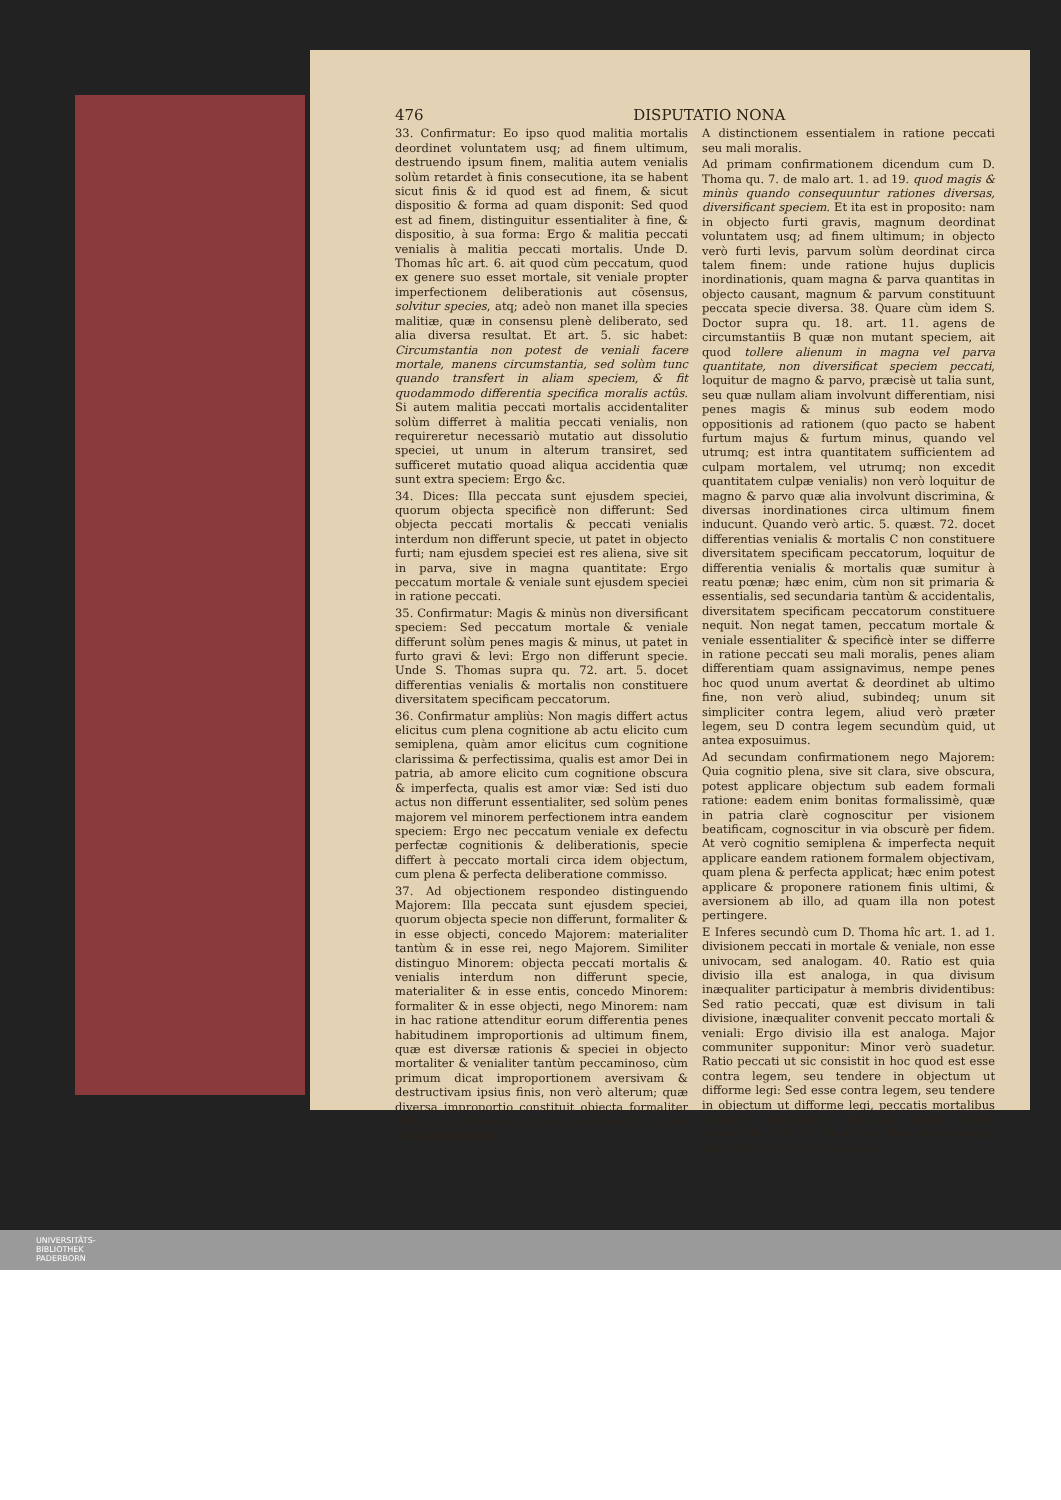476 DISPUTATIO NONA
33. Confirmatur: Eo ipso quod malitia mortalis deordinet voluntatem usq; ad finem ultimum, destruendo ipsum finem, malitia autem venialis solùm retardet à finis consecutione, ita se habent sicut finis & id quod est ad finem, & sicut dispositio & forma ad quam disponit: Sed quod est ad finem, distinguitur essentialiter à fine, & dispositio, à sua forma: Ergo & malitia peccati venialis à malitia peccati mortalis. Unde D. Thomas hîc art. 6. ait quod cùm peccatum, quod ex genere suo esset mortale, sit veniale propter imperfectionem deliberationis aut cōsensus, solvitur species, atq; adeò non manet illa species malitiæ, quæ in consensu plenè deliberato, sed alia diversa resultat. Et art. 5. sic habet: Circumstantia non potest de veniali facere mortale, manens circumstantia, sed solùm tunc quando transfert in aliam speciem, & fit quodammodo differentia specifica moralis actûs. Si autem malitia peccati mortalis accidentaliter solùm differret à malitia peccati venialis, non requireretur necessariò mutatio aut dissolutio speciei, ut unum in alterum transiret, sed sufficeret mutatio quoad aliqua accidentia quæ sunt extra speciem: Ergo &c.
34. Dices: Illa peccata sunt ejusdem speciei, quorum objecta specificè non differunt: Sed objecta peccati mortalis & peccati venialis interdum non differunt specie, ut patet in objecto furti; nam ejusdem speciei est res aliena, sive sit in parva, sive in magna quantitate: Ergo peccatum mortale & veniale sunt ejusdem speciei in ratione peccati.
35. Confirmatur: Magis & minùs non diversificant speciem: Sed peccatum mortale & veniale differunt solùm penes magis & minus, ut patet in furto gravi & levi: Ergo non differunt specie. Unde S. Thomas supra qu. 72. art. 5. docet differentias venialis & mortalis non constituere diversitatem specificam peccatorum.
36. Confirmatur ampliùs: Non magis differt actus elicitus cum plena cognitione ab actu elicito cum semiplena, quàm amor elicitus cum cognitione clarissima & perfectissima, qualis est amor Dei in patria, ab amore elicito cum cognitione obscura & imperfecta, qualis est amor viæ: Sed isti duo actus non differunt essentialiter, sed solùm penes majorem vel minorem perfectionem intra eandem speciem: Ergo nec peccatum veniale ex defectu perfectæ cognitionis & deliberationis, specie differt à peccato mortali circa idem objectum, cum plena & perfecta deliberatione commisso.
37. Ad objectionem respondeo distinguendo Majorem: Illa peccata sunt ejusdem speciei, quorum objecta specie non differunt, formaliter & in esse objecti, concedo Majorem: materialiter tantùm & in esse rei, nego Majorem. Similiter distinguo Minorem: objecta peccati mortalis & venialis interdum non differunt specie, materialiter & in esse entis, concedo Minorem: formaliter & in esse objecti, nego Minorem: nam in hac ratione attenditur eorum differentia penes habitudinem improportionis ad ultimum finem, quæ est diversæ rationis & speciei in objecto mortaliter & venialiter tantùm peccaminoso, cùm primum dicat improportionem aversivam & destructivam ipsius finis, non verò alterum; quæ diversa improportio constituit objecta formaliter diversa in ratione objectorum, & refundit in actus ad illa terminatos
A distinctionem essentialem in ratione peccati seu mali moralis.
Ad primam confirmationem dicendum cum D. Thoma qu. 7. de malo art. 1. ad 19. quod magis & minùs quando consequuntur rationes diversas, diversificant speciem. Et ita est in proposito: nam in objecto furti gravis, magnum deordinat voluntatem usq; ad finem ultimum; in objecto verò furti levis, parvum solùm deordinat circa talem finem: unde ratione hujus duplicis inordinationis, quam magna & parva quantitas in objecto causant, magnum & parvum constituunt peccata specie diversa. 38. Quare cùm idem S. Doctor supra qu. 18. art. 11. agens de circumstantiis B quæ non mutant speciem, ait quod tollere alienum in magna vel parva quantitate, non diversificat speciem peccati, loquitur de magno & parvo, præcisè ut talia sunt, seu quæ nullam aliam involvunt differentiam, nisi penes magis & minus sub eodem modo oppositionis ad rationem (quo pacto se habent furtum majus & furtum minus, quando vel utrumq; est intra quantitatem sufficientem ad culpam mortalem, vel utrumq; non excedit quantitatem culpæ venialis) non verò loquitur de magno & parvo quæ alia involvunt discrimina, & diversas inordinationes circa ultimum finem inducunt. Quando verò artic. 5. quæst. 72. docet differentias venialis & mortalis C non constituere diversitatem specificam peccatorum, loquitur de differentia venialis & mortalis quæ sumitur à reatu pœnæ; hæc enim, cùm non sit primaria & essentialis, sed secundaria tantùm & accidentalis, diversitatem specificam peccatorum constituere nequit. Non negat tamen, peccatum mortale & veniale essentialiter & specificè inter se differre in ratione peccati seu mali moralis, penes aliam differentiam quam assignavimus, nempe penes hoc quod unum avertat & deordinet ab ultimo fine, non verò aliud, subindeq; unum sit simpliciter contra legem, aliud verò præter legem, seu D contra legem secundùm quid, ut antea exposuimus.
Ad secundam confirmationem nego Majorem: Quia cognitio plena, sive sit clara, sive obscura, potest applicare objectum sub eadem formali ratione: eadem enim bonitas formalissimè, quæ in patria clarè cognoscitur per visionem beatificam, cognoscitur in via obscurè per fidem. At verò cognitio semiplena & imperfecta nequit applicare eandem rationem formalem objectivam, quam plena & perfecta applicat; hæc enim potest applicare & proponere rationem finis ultimi, & aversionem ab illo, ad quam illa non potest pertingere.
E Inferes secundò cum D. Thoma hîc art. 1. ad 1. divisionem peccati in mortale & veniale, non esse univocam, sed analogam. 40. Ratio est quia divisio illa est analoga, in qua divisum inæqualiter participatur à membris dividentibus: Sed ratio peccati, quæ est divisum in tali divisione, inæqualiter convenit peccato mortali & veniali: Ergo divisio illa est analoga. Major communiter supponitur: Minor verò suadetur. Ratio peccati ut sic consistit in hoc quod est esse contra legem, seu tendere in objectum ut difforme legi: Sed esse contra legem, seu tendere in objectum ut difforme legi, peccatis mortalibus convenit simpliciter, venialibus autem solùm secundùm quid, ut in ultimo discrimine peccati mortalis à veniali exposuimus:
UNIVERSITÄTS-
BIBLIOTHEK
PADERBORN